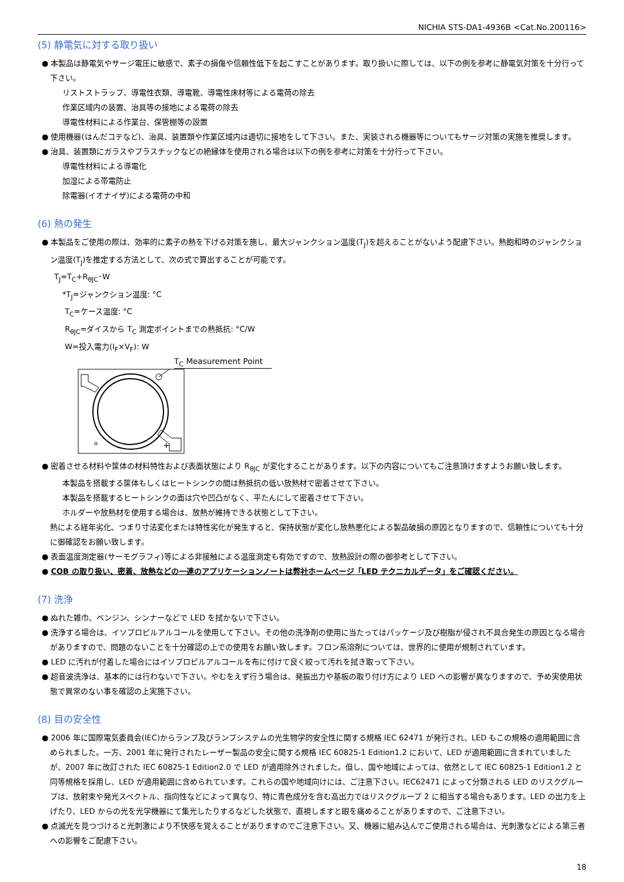NICHIA STS-DA1-4936B <Cat.No.200116>
(5) 静電気に対する取り扱い
● 本製品は静電気やサージ電圧に敏感で、素子の損傷や信頼性低下を起こすことがあります。取り扱いに際しては、以下の例を参考に静電気対策を十分行って下さい。
リストストラップ、導電性衣類、導電靴、導電性床材等による電荷の除去
作業区域内の装置、治具等の接地による電荷の除去
導電性材料による作業台、保管棚等の設置
● 使用機器(はんだコテなど)、治具、装置類や作業区域内は適切に接地をして下さい。また、実装される機器等についてもサージ対策の実施を推奨します。
● 治具、装置類にガラスやプラスチックなどの絶縁体を使用される場合は以下の例を参考に対策を十分行って下さい。
導電性材料による導電化
加湿による帯電防止
除電器(イオナイザ)による電荷の中和
(6) 熱の発生
● 本製品をご使用の際は、効率的に素子の熱を下げる対策を施し、最大ジャンクション温度(T<sub>J</sub>)を超えることがないよう配慮下さい。熱飽和時のジャンクション温度(T<sub>J</sub>)を推定する方法として、次の式で算出することが可能です。
T<sub>J</sub>=T<sub>C</sub>+R<sub>θJC</sub>･W
*T<sub>J</sub>=ジャンクション温度: °C
T<sub>C</sub>=ケース温度: °C
R<sub>θJC</sub>=ダイスから T<sub>C</sub> 測定ポイントまでの熱抵抗: °C/W
W=投入電力(I<sub>F</sub>×V<sub>F</sub>): W
T<sub>C</sub> Measurement Point
+
o
● 密着させる材料や筐体の材料特性および表面状態により R<sub>θJC</sub> が変化することがあります。以下の内容についてもご注意頂けますようお願い致します。
本製品を搭載する筐体もしくはヒートシンクの間は熱抵抗の低い放熱材で密着させて下さい。
本製品を搭載するヒートシンクの面は穴や凹凸がなく、平たんにして密着させて下さい。
ホルダーや放熱材を使用する場合は、放熱が維持できる状態として下さい。
熱による経年劣化、つまり寸法変化または特性劣化が発生すると、保持状態が変化し放熱悪化による製品破損の原因となりますので、信頼性についても十分に御確認をお願い致します。
● 表面温度測定器(サーモグラフィ)等による非接触による温度測定も有効ですので、放熱設計の際の御参考として下さい。
● COB の取り扱い、密着、放熱などの一連のアプリケーションノートは弊社ホームページ「LED テクニカルデータ」をご確認ください。
(7) 洗浄
● ぬれた雑巾、ベンジン、シンナーなどで LED を拭かないで下さい。
● 洗浄する場合は、イソプロピルアルコールを使用して下さい。その他の洗浄剤の使用に当たってはパッケージ及び樹脂が侵され不具合発生の原因となる場合がありますので、問題のないことを十分確認の上での使用をお願い致します。フロン系溶剤については、世界的に使用が規制されています。
● LED に汚れが付着した場合にはイソプロピルアルコールを布に付けて良く絞って汚れを拭き取って下さい。
● 超音波洗浄は、基本的には行わないで下さい。やむをえず行う場合は、発振出力や基板の取り付け方により LED への影響が異なりますので、予め実使用状態で異常のない事を確認の上実施下さい。
(8) 目の安全性
● 2006 年に国際電気委員会(IEC)からランプ及びランプシステムの光生物学的安全性に関する規格 IEC 62471 が発行され、LED もこの規格の適用範囲に含められました。一方、2001 年に発行されたレーザー製品の安全に関する規格 IEC 60825-1 Edition1.2 において、LED が適用範囲に含まれていましたが、2007 年に改訂された IEC 60825-1 Edition2.0 で LED が適用除外されました。但し、国や地域によっては、依然として IEC 60825-1 Edition1.2 と同等規格を採用し、LED が適用範囲に含められています。これらの国や地域向けには、ご注意下さい。IEC62471 によって分類される LED のリスクグループは、放射束や発光スペクトル、指向性などによって異なり、特に青色成分を含む高出力ではリスクグループ 2 に相当する場合もあります。LED の出力を上げたり、LED からの光を光学機器にて集光したりするなどした状態で、直視しますと眼を痛めることがありますので、ご注意下さい。
● 点滅光を見つづけると光刺激により不快感を覚えることがありますのでご注意下さい。又、機器に組み込んでご使用される場合は、光刺激などによる第三者への影響をご配慮下さい。
18